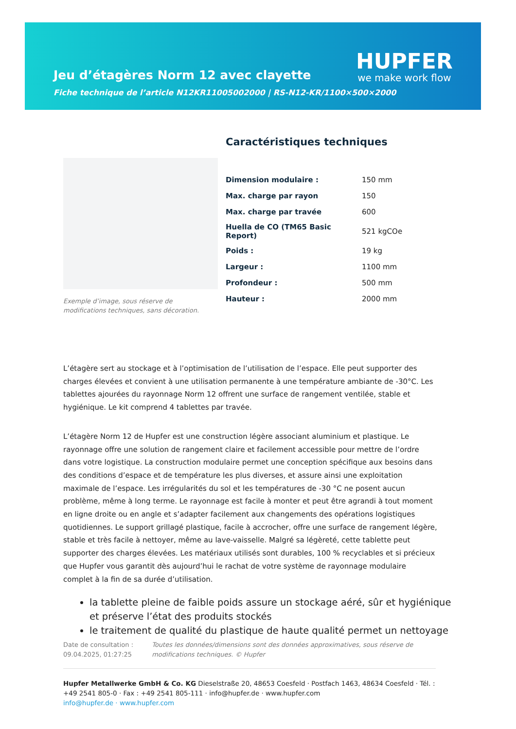Jeu d’étagères Norm 12 avec clayette
Fiche technique de l’article N12KR11005002000 | RS-N12-KR/1100×500×2000
HUPFER
we make work flow
Exemple d’image, sous réserve de modifications techniques, sans décoration.
Caractéristiques techniques
| Dimension modulaire : | 150 mm |
| Max. charge par rayon | 150 |
| Max. charge par travée | 600 |
| Huella de CO (TM65 Basic Report) | 521 kgCOe |
| Poids : | 19 kg |
| Largeur : | 1100 mm |
| Profondeur : | 500 mm |
| Hauteur : | 2000 mm |
L’étagère sert au stockage et à l’optimisation de l’utilisation de l’espace. Elle peut supporter des charges élevées et convient à une utilisation permanente à une température ambiante de -30°C. Les tablettes ajourées du rayonnage Norm 12 offrent une surface de rangement ventilée, stable et hygiénique. Le kit comprend 4 tablettes par travée.
L’étagère Norm 12 de Hupfer est une construction légère associant aluminium et plastique. Le rayonnage offre une solution de rangement claire et facilement accessible pour mettre de l’ordre dans votre logistique. La construction modulaire permet une conception spécifique aux besoins dans des conditions d’espace et de température les plus diverses, et assure ainsi une exploitation maximale de l’espace. Les irrégularités du sol et les températures de -30 °C ne posent aucun problème, même à long terme. Le rayonnage est facile à monter et peut être agrandi à tout moment en ligne droite ou en angle et s’adapter facilement aux changements des opérations logistiques quotidiennes. Le support grillagé plastique, facile à accrocher, offre une surface de rangement légère, stable et très facile à nettoyer, même au lave-vaisselle. Malgré sa légèreté, cette tablette peut supporter des charges élevées. Les matériaux utilisés sont durables, 100 % recyclables et si précieux que Hupfer vous garantit dès aujourd’hui le rachat de votre système de rayonnage modulaire complet à la fin de sa durée d’utilisation.
la tablette pleine de faible poids assure un stockage aéré, sûr et hygiénique et préserve l’état des produits stockés
le traitement de qualité du plastique de haute qualité permet un nettoyage
Date de consultation : 09.04.2025, 01:27:25
Toutes les données/dimensions sont des données approximatives, sous réserve de modifications techniques. © Hupfer
Hupfer Metallwerke GmbH & Co. KG Dieselstraße 20, 48653 Coesfeld · Postfach 1463, 48634 Coesfeld · Tél. : +49 2541 805-0 · Fax : +49 2541 805-111 · info@hupfer.de · www.hupfer.com
info@hupfer.de · www.hupfer.com